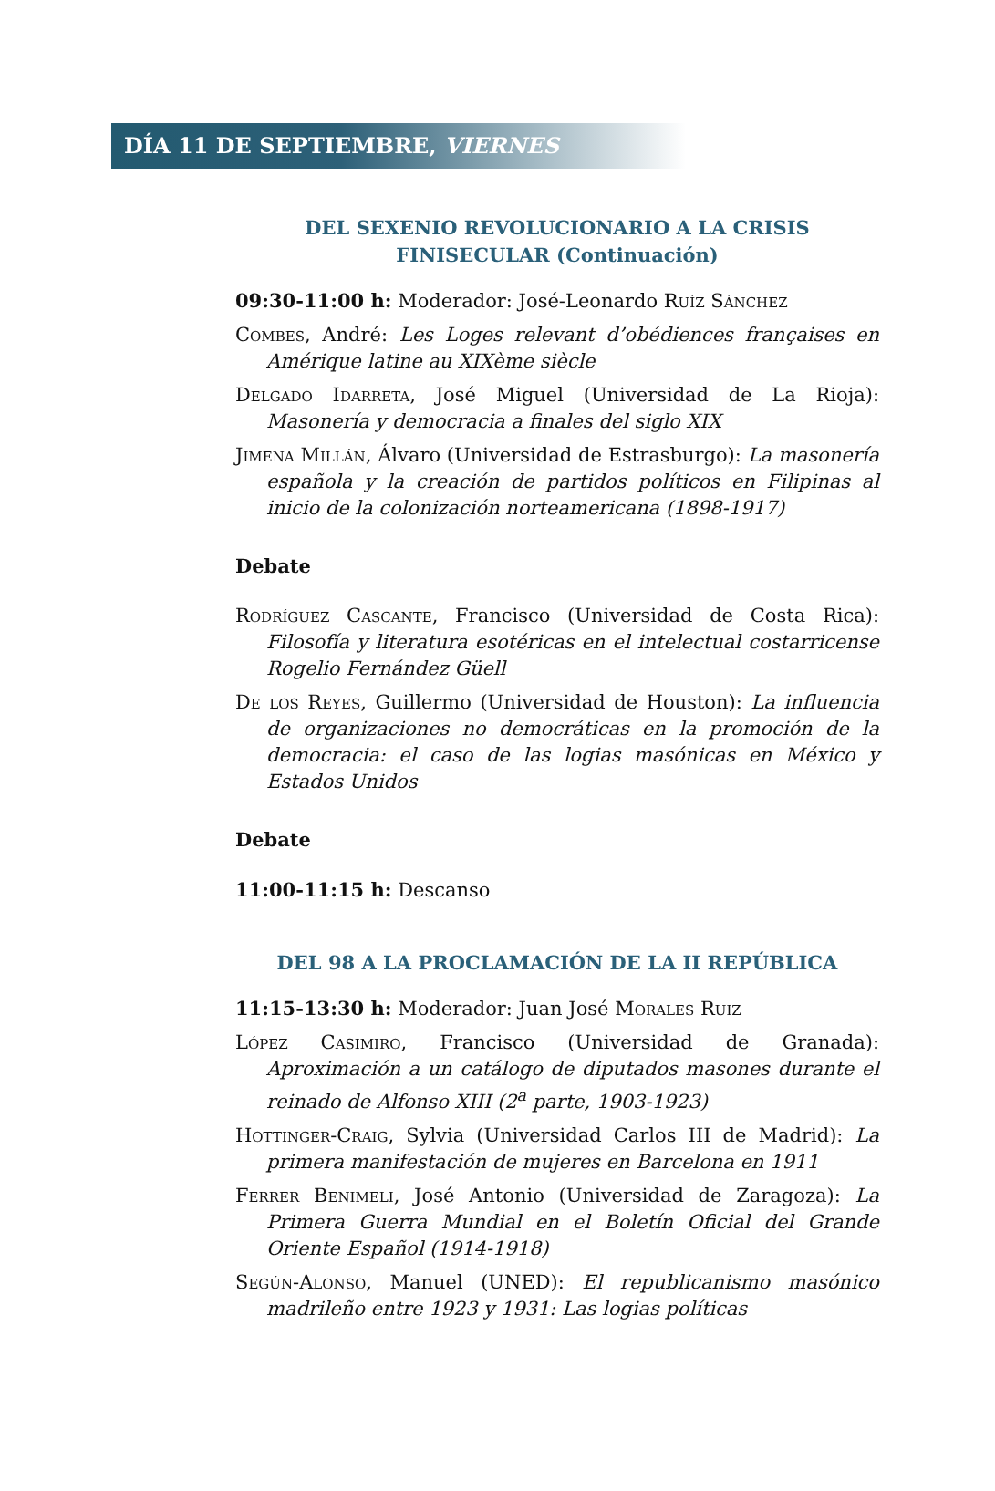DÍA 11 DE SEPTIEMBRE, VIERNES
DEL SEXENIO REVOLUCIONARIO A LA CRISIS
FINISECULAR (Continuación)
09:30-11:00 h: Moderador: José-Leonardo Ruíz Sánchez
Combes, André: Les Loges relevant d’obédiences françaises en Amérique latine au XIXème siècle
Delgado Idarreta, José Miguel (Universidad de La Rioja): Masonería y democracia a finales del siglo XIX
Jimena Millán, Álvaro (Universidad de Estrasburgo): La masonería española y la creación de partidos políticos en Filipinas al inicio de la colonización norteamericana (1898-1917)
Debate
Rodríguez Cascante, Francisco (Universidad de Costa Rica): Filosofía y literatura esotéricas en el intelectual costarricense Rogelio Fernández Güell
De los Reyes, Guillermo (Universidad de Houston): La influencia de organizaciones no democráticas en la promoción de la democracia: el caso de las logias masónicas en México y Estados Unidos
Debate
11:00-11:15 h: Descanso
DEL 98 A LA PROCLAMACIÓN DE LA II REPÚBLICA
11:15-13:30 h: Moderador: Juan José Morales Ruiz
López Casimiro, Francisco (Universidad de Granada): Aproximación a un catálogo de diputados masones durante el reinado de Alfonso XIII (2<sup>a</sup> parte, 1903-1923)
Hottinger-Craig, Sylvia (Universidad Carlos III de Madrid): La primera manifestación de mujeres en Barcelona en 1911
Ferrer Benimeli, José Antonio (Universidad de Zaragoza): La Primera Guerra Mundial en el Boletín Oficial del Grande Oriente Español (1914-1918)
Según-Alonso, Manuel (UNED): El republicanismo masónico madrileño entre 1923 y 1931: Las logias políticas